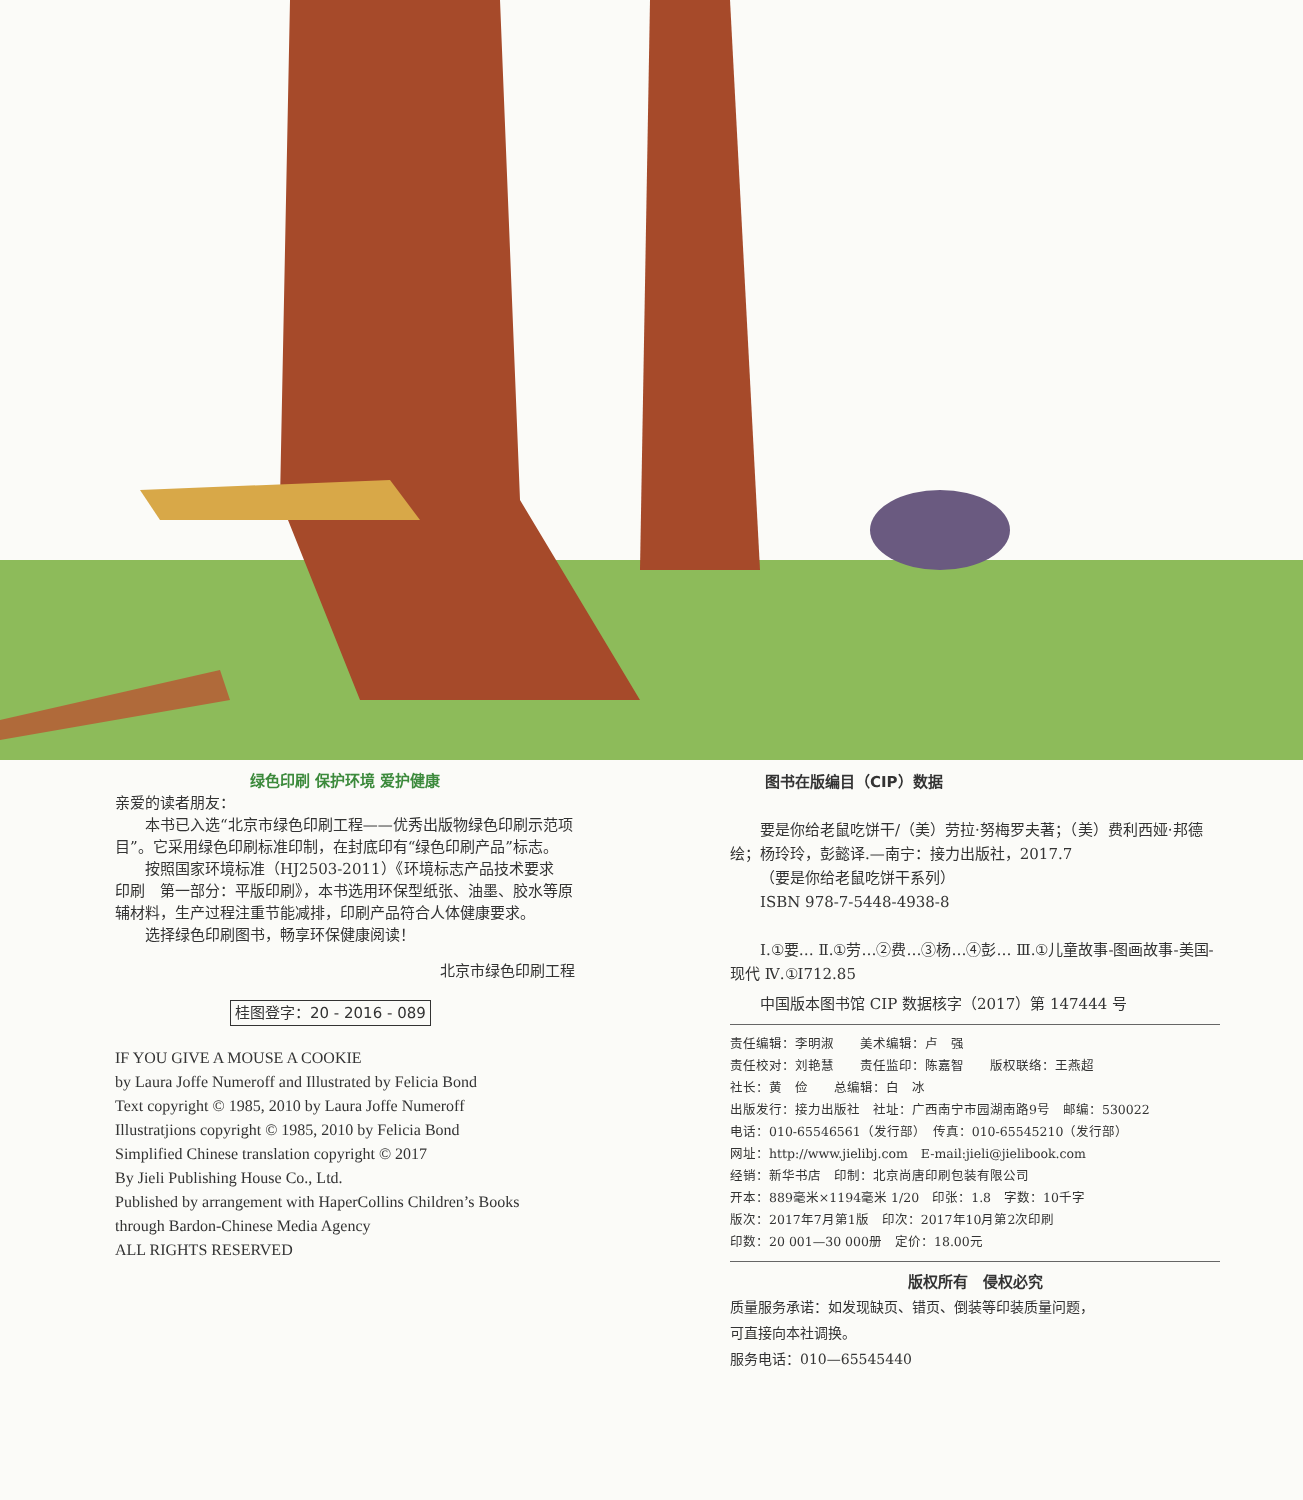绿色印刷 保护环境 爱护健康
亲爱的读者朋友：
本书已入选“北京市绿色印刷工程——优秀出版物绿色印刷示范项目”。它采用绿色印刷标准印制，在封底印有“绿色印刷产品”标志。
按照国家环境标准（HJ2503-2011）《环境标志产品技术要求　印刷　第一部分：平版印刷》，本书选用环保型纸张、油墨、胶水等原辅材料，生产过程注重节能减排，印刷产品符合人体健康要求。
选择绿色印刷图书，畅享环保健康阅读！
北京市绿色印刷工程
桂图登字：20 - 2016 - 089
IF YOU GIVE A MOUSE A COOKIE
by Laura Joffe Numeroff and Illustrated by Felicia Bond
Text copyright © 1985, 2010 by Laura Joffe Numeroff
Illustratjions copyright © 1985, 2010 by Felicia Bond
Simplified Chinese translation copyright © 2017
By Jieli Publishing House Co., Ltd.
Published by arrangement with HaperCollins Children’s Books
through Bardon-Chinese Media Agency
ALL RIGHTS RESERVED
图书在版编目（CIP）数据
要是你给老鼠吃饼干/（美）劳拉·努梅罗夫著；（美）费利西娅·邦德绘；杨玲玲，彭懿译.—南宁：接力出版社，2017.7
（要是你给老鼠吃饼干系列）
ISBN 978-7-5448-4938-8
Ⅰ.①要… Ⅱ.①劳…②费…③杨…④彭… Ⅲ.①儿童故事-图画故事-美国-现代 Ⅳ.①I712.85
中国版本图书馆 CIP 数据核字（2017）第 147444 号
责任编辑：李明淑　　美术编辑：卢　强
责任校对：刘艳慧　　责任监印：陈嘉智　　版权联络：王燕超
社长：黄　俭　　总编辑：白　冰
出版发行：接力出版社　社址：广西南宁市园湖南路9号　邮编：530022
电话：010-65546561（发行部）　传真：010-65545210（发行部）
网址：http://www.jielibj.com　E-mail:jieli@jielibook.com
经销：新华书店　印制：北京尚唐印刷包装有限公司
开本：889毫米×1194毫米 1/20　印张：1.8　字数：10千字
版次：2017年7月第1版　印次：2017年10月第2次印刷
印数：20 001—30 000册　定价：18.00元
版权所有　侵权必究
质量服务承诺：如发现缺页、错页、倒装等印装质量问题，
可直接向本社调换。
服务电话：010—65545440